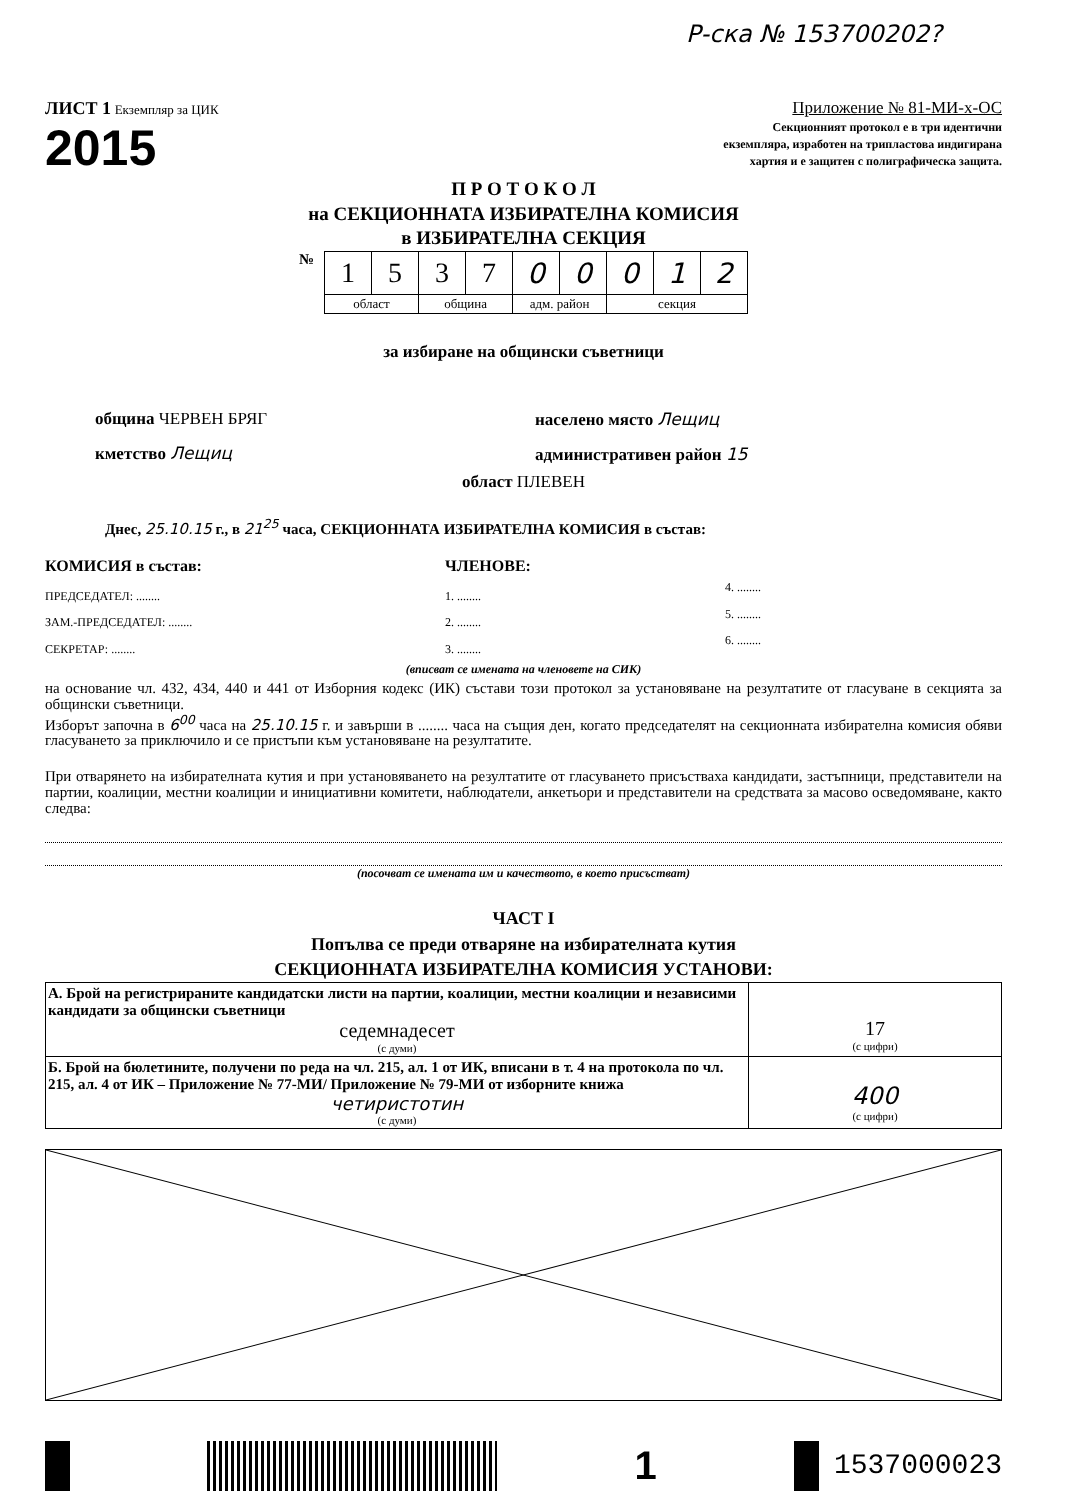Р-ска № 153700202?
ЛИСТ 1 Екземпляр за ЦИК
2015
Приложение № 81-МИ-х-ОС
Секционният протокол е в три идентични
екземпляра, изработен на трипластова индигирана
хартия и е защитен с полиграфическа защита.
П Р О Т О К О Л
на СЕКЦИОННАТА ИЗБИРАТЕЛНА КОМИСИЯ
в ИЗБИРАТЕЛНА СЕКЦИЯ
№
| 1 | 5 | 3 | 7 | 0 | 0 | 0 | 1 | 2 |
| област | | община | | адм. район | | секция | | |
за избиране на общински съветници
община ЧЕРВЕН БРЯГ
кметство Лещиц
населено място Лещиц
административен район 15
област ПЛЕВЕН
Днес, 25.10.15 г., в 21<sup>25</sup> часа, СЕКЦИОННАТА ИЗБИРАТЕЛНА КОМИСИЯ в състав:
КОМИСИЯ в състав:
ПРЕДСЕДАТЕЛ: ........
ЗАМ.-ПРЕДСЕДАТЕЛ: ........
СЕКРЕТАР: ........
ЧЛЕНОВЕ:
1. ........
2. ........
3. ........
4. ........
5. ........
6. ........
(вписват се имената на членовете на СИК)
на основание чл. 432, 434, 440 и 441 от Изборния кодекс (ИК) състави този протокол за установяване на резултатите от гласуване в секцията за общински съветници.
Изборът започна в 6<sup>00</sup> часа на 25.10.15 г. и завърши в ........ часа на същия ден, когато председателят на секционната избирателна комисия обяви гласуването за приключило и се пристъпи към установяване на резултатите.
При отварянето на избирателната кутия и при установяването на резултатите от гласуването присъстваха кандидати, застъпници, представители на партии, коалиции, местни коалиции и инициативни комитети, наблюдатели, анкетьори и представители на средствата за масово осведомяване, както следва:
(посочват се имената им и качеството, в което присъстват)
ЧАСТ I
Попълва се преди отваряне на избирателната кутия
СЕКЦИОННАТА ИЗБИРАТЕЛНА КОМИСИЯ УСТАНОВИ:
| А. Брой на регистрираните кандидатски листи на партии, коалиции, местни коалиции и независими кандидати за общински съветници седемнадесет (с думи) | 17 (с цифри) |
| Б. Брой на бюлетините, получени по реда на чл. 215, ал. 1 от ИК, вписани в т. 4 на протокола по чл. 215, ал. 4 от ИК – Приложение № 77-МИ/ Приложение № 79-МИ от изборните книжа четиристотин (с думи) | 400 (с цифри) |
1
1537000023